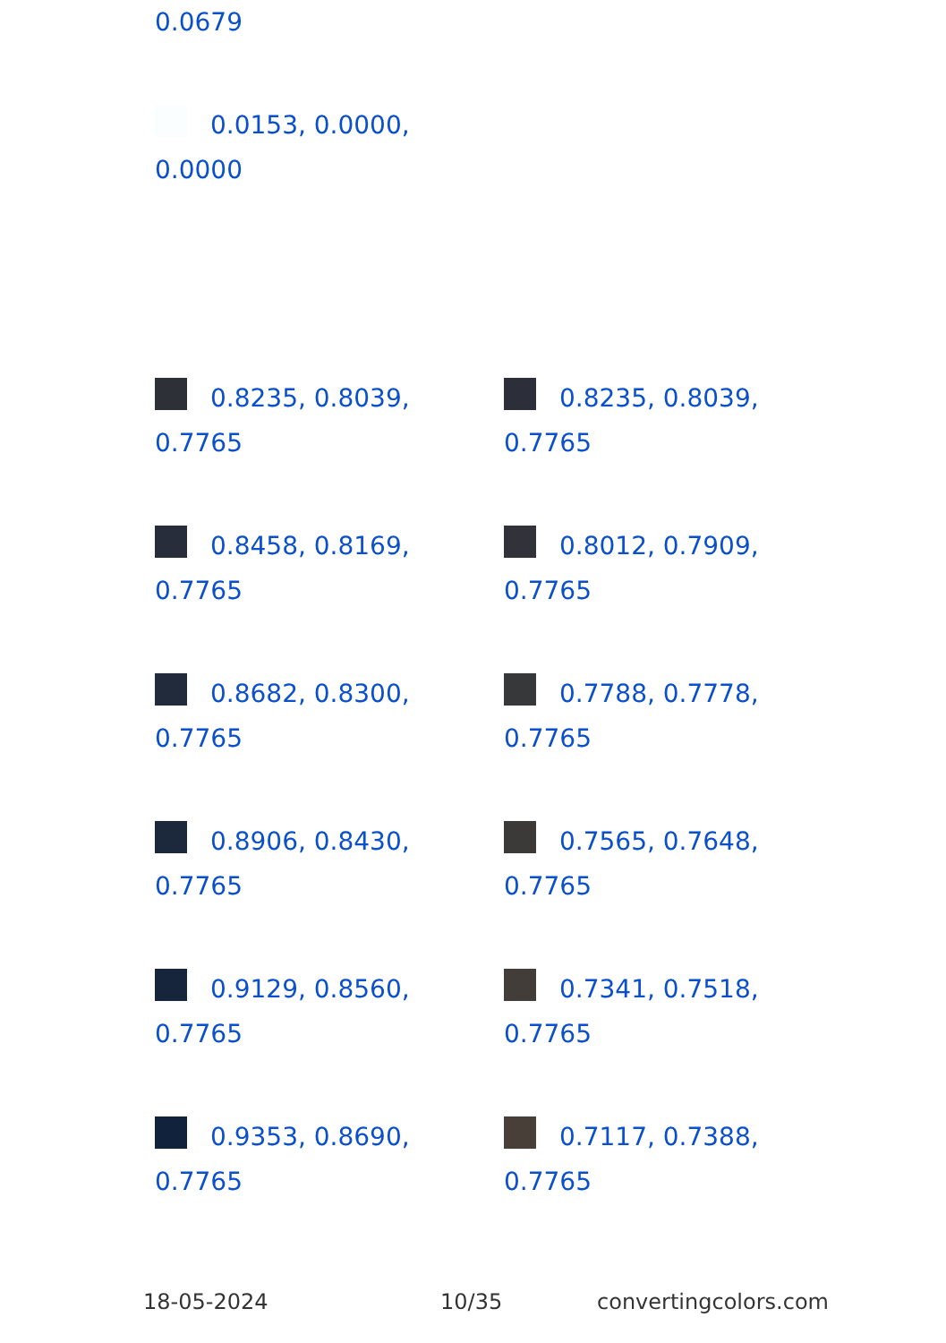0.0679
0.0153, 0.0000, 0.0000
0.8235, 0.8039, 0.7765
0.8235, 0.8039, 0.7765
0.8458, 0.8169, 0.7765
0.8012, 0.7909, 0.7765
0.8682, 0.8300, 0.7765
0.7788, 0.7778, 0.7765
0.8906, 0.8430, 0.7765
0.7565, 0.7648, 0.7765
0.9129, 0.8560, 0.7765
0.7341, 0.7518, 0.7765
0.9353, 0.8690, 0.7765
0.7117, 0.7388, 0.7765
18-05-2024 10/35 convertingcolors.com